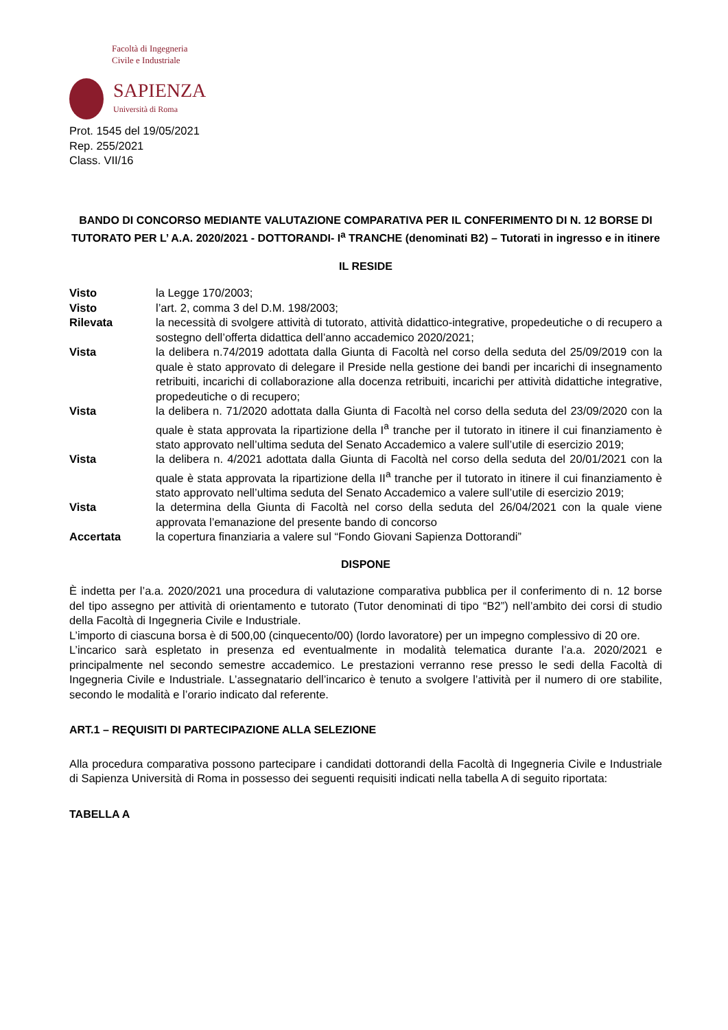Facoltà di Ingegneria
Civile e Industriale
SAPIENZA
Università di Roma
Prot. 1545 del 19/05/2021
Rep. 255/2021
Class. VII/16
BANDO DI CONCORSO MEDIANTE VALUTAZIONE COMPARATIVA PER IL CONFERIMENTO DI N. 12 BORSE DI TUTORATO PER L’ A.A. 2020/2021 - DOTTORANDI- I<sup>a</sup> TRANCHE (denominati B2) – Tutorati in ingresso e in itinere
IL RESIDE
| Visto | la Legge 170/2003; |
| Visto | l’art. 2, comma 3 del D.M. 198/2003; |
| Rilevata | la necessità di svolgere attività di tutorato, attività didattico-integrative, propedeutiche o di recupero a sostegno dell’offerta didattica dell’anno accademico 2020/2021; |
| Vista | la delibera n.74/2019 adottata dalla Giunta di Facoltà nel corso della seduta del 25/09/2019 con la quale è stato approvato di delegare il Preside nella gestione dei bandi per incarichi di insegnamento retribuiti, incarichi di collaborazione alla docenza retribuiti, incarichi per attività didattiche integrative, propedeutiche o di recupero; |
| Vista | la delibera n. 71/2020 adottata dalla Giunta di Facoltà nel corso della seduta del 23/09/2020 con la quale è stata approvata la ripartizione della I<sup>a</sup> tranche per il tutorato in itinere il cui finanziamento è stato approvato nell’ultima seduta del Senato Accademico a valere sull’utile di esercizio 2019; |
| Vista | la delibera n. 4/2021 adottata dalla Giunta di Facoltà nel corso della seduta del 20/01/2021 con la quale è stata approvata la ripartizione della II<sup>a</sup> tranche per il tutorato in itinere il cui finanziamento è stato approvato nell’ultima seduta del Senato Accademico a valere sull’utile di esercizio 2019; |
| Vista | la determina della Giunta di Facoltà nel corso della seduta del 26/04/2021 con la quale viene approvata l’emanazione del presente bando di concorso |
| Accertata | la copertura finanziaria a valere sul “Fondo Giovani Sapienza Dottorandi” |
DISPONE
È indetta per l’a.a. 2020/2021 una procedura di valutazione comparativa pubblica per il conferimento di n. 12 borse del tipo assegno per attività di orientamento e tutorato (Tutor denominati di tipo “B2”) nell’ambito dei corsi di studio della Facoltà di Ingegneria Civile e Industriale.
L’importo di ciascuna borsa è di 500,00 (cinquecento/00) (lordo lavoratore) per un impegno complessivo di 20 ore.
L’incarico sarà espletato in presenza ed eventualmente in modalità telematica durante l’a.a. 2020/2021 e principalmente nel secondo semestre accademico. Le prestazioni verranno rese presso le sedi della Facoltà di Ingegneria Civile e Industriale. L’assegnatario dell’incarico è tenuto a svolgere l’attività per il numero di ore stabilite, secondo le modalità e l’orario indicato dal referente.
ART.1 – REQUISITI DI PARTECIPAZIONE ALLA SELEZIONE
Alla procedura comparativa possono partecipare i candidati dottorandi della Facoltà di Ingegneria Civile e Industriale di Sapienza Università di Roma in possesso dei seguenti requisiti indicati nella tabella A di seguito riportata:
TABELLA A